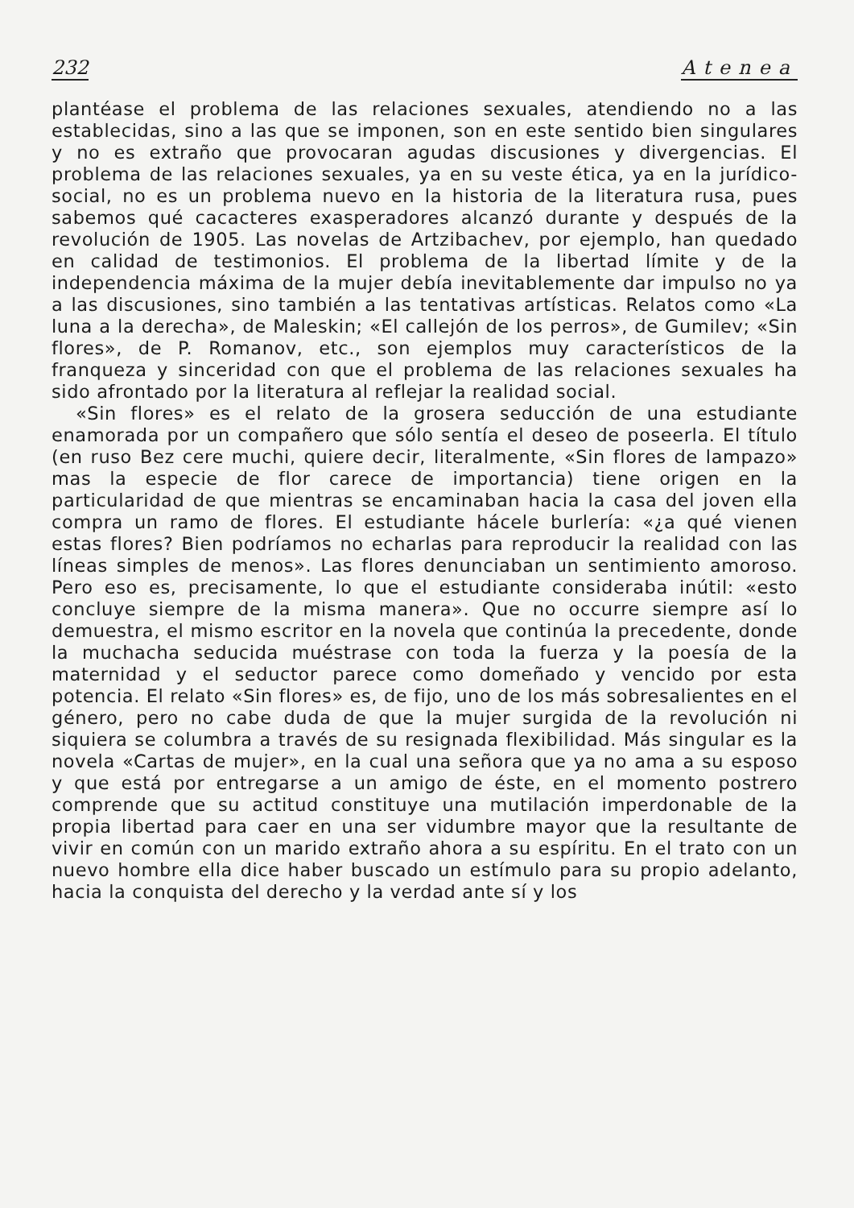232 Atenea
plantéase el problema de las relaciones sexuales, atendiendo no a las establecidas, sino a las que se imponen, son en este sentido bien singulares y no es extraño que provocaran agudas discusiones y divergencias. El problema de las relaciones sexuales, ya en su veste ética, ya en la jurídico-social, no es un problema nuevo en la historia de la literatura rusa, pues sabemos qué cacacteres exasperadores alcanzó durante y después de la revolución de 1905. Las novelas de Artzibachev, por ejemplo, han quedado en calidad de testimonios. El problema de la libertad límite y de la independencia máxima de la mujer debía inevitablemente dar impulso no ya a las discusiones, sino también a las tentativas artísticas. Relatos como «La luna a la derecha», de Maleskin; «El callejón de los perros», de Gumilev; «Sin flores», de P. Romanov, etc., son ejemplos muy característicos de la franqueza y sinceridad con que el problema de las relaciones sexuales ha sido afrontado por la literatura al reflejar la realidad social.
«Sin flores» es el relato de la grosera seducción de una estudiante enamorada por un compañero que sólo sentía el deseo de poseerla. El título (en ruso Bez cere muchi, quiere decir, literalmente, «Sin flores de lampazo» mas la especie de flor carece de importancia) tiene origen en la particularidad de que mientras se encaminaban hacia la casa del joven ella compra un ramo de flores. El estudiante hácele burlería: «¿a qué vienen estas flores? Bien podríamos no echarlas para reproducir la realidad con las líneas simples de menos». Las flores denunciaban un sentimiento amoroso. Pero eso es, precisamente, lo que el estudiante consideraba inútil: «esto concluye siempre de la misma manera». Que no occurre siempre así lo demuestra, el mismo escritor en la novela que continúa la precedente, donde la muchacha seducida muéstrase con toda la fuerza y la poesía de la maternidad y el seductor parece como domeñado y vencido por esta potencia. El relato «Sin flores» es, de fijo, uno de los más sobresalientes en el género, pero no cabe duda de que la mujer surgida de la revolución ni siquiera se columbra a través de su resignada flexibilidad. Más singular es la novela «Cartas de mujer», en la cual una señora que ya no ama a su esposo y que está por entregarse a un amigo de éste, en el momento postrero comprende que su actitud constituye una mutilación imperdonable de la propia libertad para caer en una ser vidumbre mayor que la resultante de vivir en común con un marido extraño ahora a su espíritu. En el trato con un nuevo hombre ella dice haber buscado un estímulo para su propio adelanto, hacia la conquista del derecho y la verdad ante sí y los